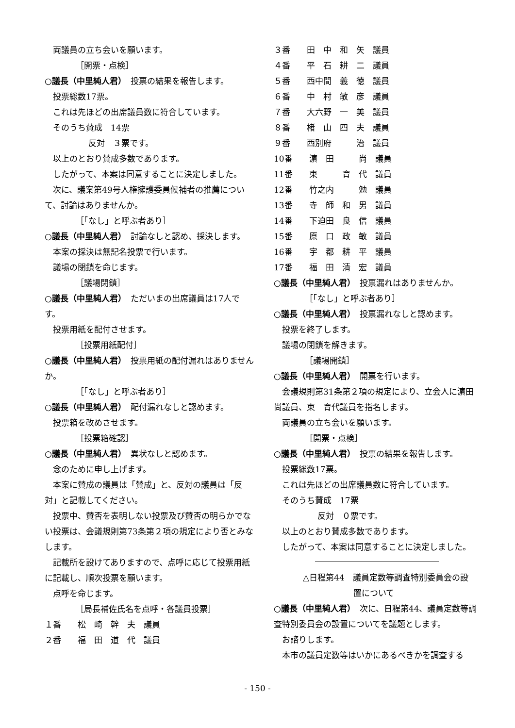両議員の立ち会いを願います。
［開票・点検］
○議長（中里純人君）　投票の結果を報告します。
投票総数17票。
これは先ほどの出席議員数に符合しています。
そのうち賛成　14票
反対　３票です。
以上のとおり賛成多数であります。
したがって、本案は同意することに決定しました。
次に、議案第49号人権擁護委員候補者の推薦について、討論はありませんか。
［「なし」と呼ぶ者あり］
○議長（中里純人君）　討論なしと認め、採決します。
本案の採決は無記名投票で行います。
議場の閉鎖を命じます。
［議場閉鎖］
○議長（中里純人君）　ただいまの出席議員は17人です。
投票用紙を配付させます。
［投票用紙配付］
○議長（中里純人君）　投票用紙の配付漏れはありませんか。
［「なし」と呼ぶ者あり］
○議長（中里純人君）　配付漏れなしと認めます。
投票箱を改めさせます。
［投票箱確認］
○議長（中里純人君）　異状なしと認めます。
念のために申し上げます。
本案に賛成の議員は「賛成」と、反対の議員は「反対」と記載してください。
投票中、賛否を表明しない投票及び賛否の明らかでない投票は、会議規則第73条第２項の規定により否とみなします。
記載所を設けてありますので、点呼に応じて投票用紙に記載し、順次投票を願います。
点呼を命じます。
［局長補佐氏名を点呼・各議員投票］
１番　　松　崎　幹　夫　議員
２番　　福　田　道　代　議員
３番　　田　中　和　矢　議員
４番　　平　石　耕　二　議員
５番　　西中間　義　徳　議員
６番　　中　村　敏　彦　議員
７番　　大六野　一　美　議員
８番　　楮　山　四　夫　議員
９番　　西別府　　　治　議員
10番　　濵　田　　　尚　議員
11番　　東　　　育　代　議員
12番　　竹之内　　　勉　議員
13番　　寺　師　和　男　議員
14番　　下迫田　良　信　議員
15番　　原　口　政　敏　議員
16番　　宇　都　耕　平　議員
17番　　福　田　清　宏　議員
○議長（中里純人君）　投票漏れはありませんか。
［「なし」と呼ぶ者あり］
○議長（中里純人君）　投票漏れなしと認めます。
投票を終了します。
議場の閉鎖を解きます。
［議場開鎖］
○議長（中里純人君）　開票を行います。
会議規則第31条第２項の規定により、立会人に濵田　尚議員、東　育代議員を指名します。
両議員の立ち会いを願います。
［開票・点検］
○議長（中里純人君）　投票の結果を報告します。
投票総数17票。
これは先ほどの出席議員数に符合しています。
そのうち賛成　17票
反対　０票です。
以上のとおり賛成多数であります。
したがって、本案は同意することに決定しました。
△日程第44　議員定数等調査特別委員会の設
置について
○議長（中里純人君）　次に、日程第44、議員定数等調査特別委員会の設置についてを議題とします。
お諮りします。
本市の議員定数等はいかにあるべきかを調査する
- 150 -